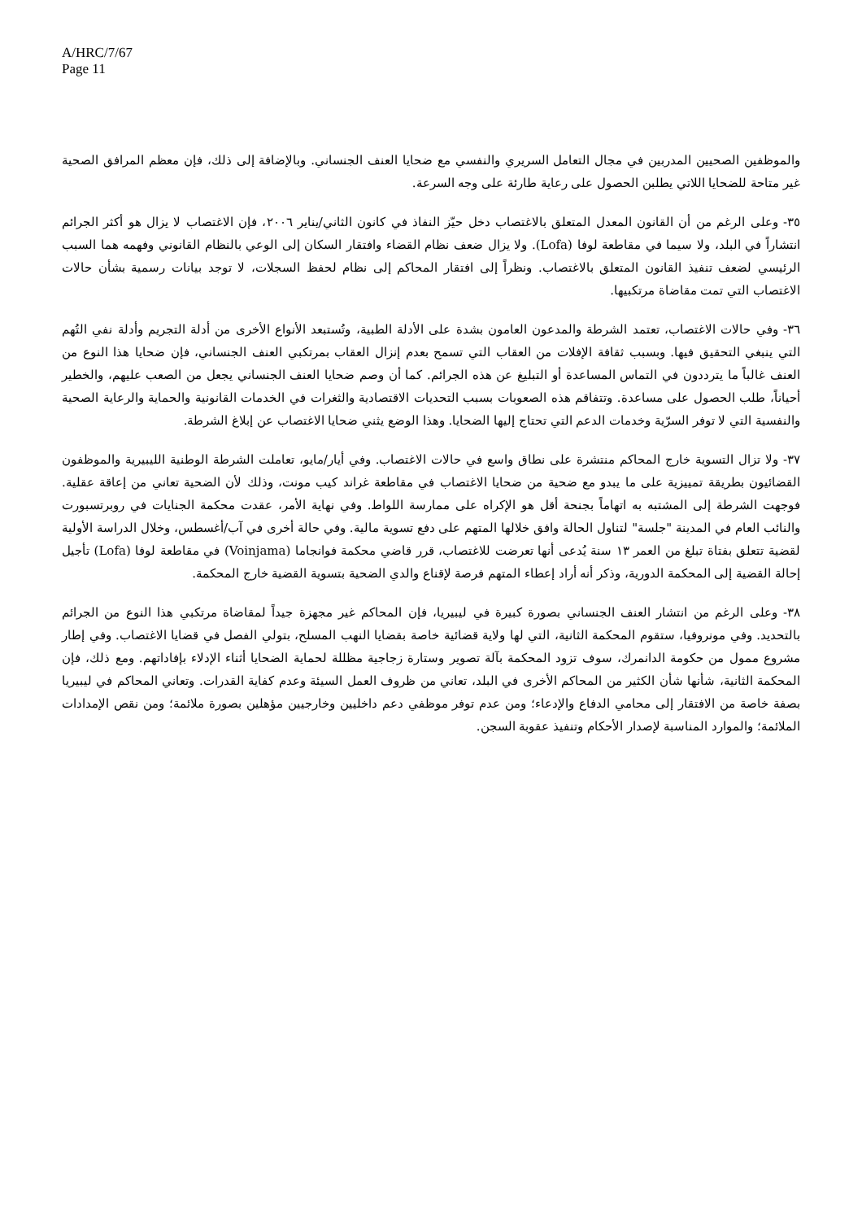A/HRC/7/67
Page 11
والموظفين الصحيين المدربين في مجال التعامل السريري والنفسي مع ضحايا العنف الجنساني. وبالإضافة إلى ذلك، فإن معظم المرافق الصحية غير متاحة للضحايا اللاتي يطلبن الحصول على رعاية طارئة على وجه السرعة.
٣٥- وعلى الرغم من أن القانون المعدل المتعلق بالاغتصاب دخل حيّز النفاذ في كانون الثاني/يناير ٢٠٠٦، فإن الاغتصاب لا يزال هو أكثر الجرائم انتشاراً في البلد، ولا سيما في مقاطعة لوفا (Lofa). ولا يزال ضعف نظام القضاء وافتقار السكان إلى الوعي بالنظام القانوني وفهمه هما السبب الرئيسي لضعف تنفيذ القانون المتعلق بالاغتصاب. ونظراً إلى افتقار المحاكم إلى نظام لحفظ السجلات، لا توجد بيانات رسمية بشأن حالات الاغتصاب التي تمت مقاضاة مرتكبيها.
٣٦- وفي حالات الاغتصاب، تعتمد الشرطة والمدعون العامون بشدة على الأدلة الطبية، وتُستبعد الأنواع الأخرى من أدلة التجريم وأدلة نفي التُهم التي ينبغي التحقيق فيها. وبسبب ثقافة الإفلات من العقاب التي تسمح بعدم إنزال العقاب بمرتكبي العنف الجنساني، فإن ضحايا هذا النوع من العنف غالباً ما يترددون في التماس المساعدة أو التبليغ عن هذه الجرائم. كما أن وصم ضحايا العنف الجنساني يجعل من الصعب عليهم، والخطير أحياناً، طلب الحصول على مساعدة. وتتفاقم هذه الصعوبات بسبب التحديات الاقتصادية والثغرات في الخدمات القانونية والحماية والرعاية الصحية والنفسية التي لا توفر السرّية وخدمات الدعم التي تحتاج إليها الضحايا. وهذا الوضع يثني ضحايا الاغتصاب عن إبلاغ الشرطة.
٣٧- ولا تزال التسوية خارج المحاكم منتشرة على نطاق واسع في حالات الاغتصاب. وفي أيار/مايو، تعاملت الشرطة الوطنية الليبيرية والموظفون القضائيون بطريقة تمييزية على ما يبدو مع ضحية من ضحايا الاغتصاب في مقاطعة غراند كيب مونت، وذلك لأن الضحية تعاني من إعاقة عقلية. فوجهت الشرطة إلى المشتبه به اتهاماً بجنحة أقل هو الإكراه على ممارسة اللواط. وفي نهاية الأمر، عقدت محكمة الجنايات في روبرتسبورت والنائب العام في المدينة "جلسة" لتناول الحالة وافق خلالها المتهم على دفع تسوية مالية. وفي حالة أخرى في آب/أغسطس، وخلال الدراسة الأولية لقضية تتعلق بفتاة تبلغ من العمر ١٣ سنة يُدعى أنها تعرضت للاغتصاب، قرر قاضي محكمة فوانجاما (Voinjama) في مقاطعة لوفا (Lofa) تأجيل إحالة القضية إلى المحكمة الدورية، وذكر أنه أراد إعطاء المتهم فرصة لإقناع والدي الضحية بتسوية القضية خارج المحكمة.
٣٨- وعلى الرغم من انتشار العنف الجنساني بصورة كبيرة في ليبيريا، فإن المحاكم غير مجهزة جيداً لمقاضاة مرتكبي هذا النوع من الجرائم بالتحديد. وفي مونروفيا، ستقوم المحكمة الثانية، التي لها ولاية قضائية خاصة بقضايا النهب المسلح، بتولي الفصل في قضايا الاغتصاب. وفي إطار مشروع ممول من حكومة الدانمرك، سوف تزود المحكمة بآلة تصوير وستارة زجاجية مظللة لحماية الضحايا أثناء الإدلاء بإفاداتهم. ومع ذلك، فإن المحكمة الثانية، شأنها شأن الكثير من المحاكم الأخرى في البلد، تعاني من ظروف العمل السيئة وعدم كفاية القدرات. وتعاني المحاكم في ليبيريا بصفة خاصة من الافتقار إلى محامي الدفاع والإدعاء؛ ومن عدم توفر موظفي دعم داخليين وخارجيين مؤهلين بصورة ملائمة؛ ومن نقص الإمدادات الملائمة؛ والموارد المناسبة لإصدار الأحكام وتنفيذ عقوبة السجن.